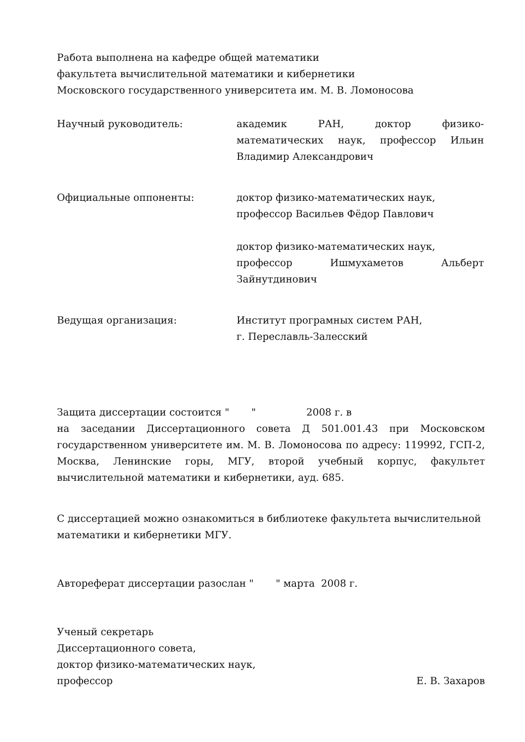Работа выполнена на кафедре общей математики
факультета вычислительной математики и кибернетики
Московского государственного университета им. М. В. Ломоносова
Научный руководитель: академик РАН, доктор физико-математических наук, профессор Ильин Владимир Александрович
Официальные оппоненты: доктор физико-математических наук,
профессор Васильев Фёдор Павлович
доктор физико-математических наук,
профессор Ишмухаметов Альберт Зайнутдинович
Ведущая организация: Институт програмных систем РАН,
г. Переславль-Залесский
Защита диссертации состоится " " 2008 г. в
на заседании Диссертационного совета Д 501.001.43 при Московском государственном университете им. М. В. Ломоносова по адресу: 119992, ГСП-2, Москва, Ленинские горы, МГУ, второй учебный корпус, факультет вычислительной математики и кибернетики, ауд. 685.
С диссертацией можно ознакомиться в библиотеке факультета вычислительной математики и кибернетики МГУ.
Автореферат диссертации разослан " " марта 2008 г.
Ученый секретарь
Диссертационного совета,
доктор физико-математических наук,
профессор Е. В. Захаров